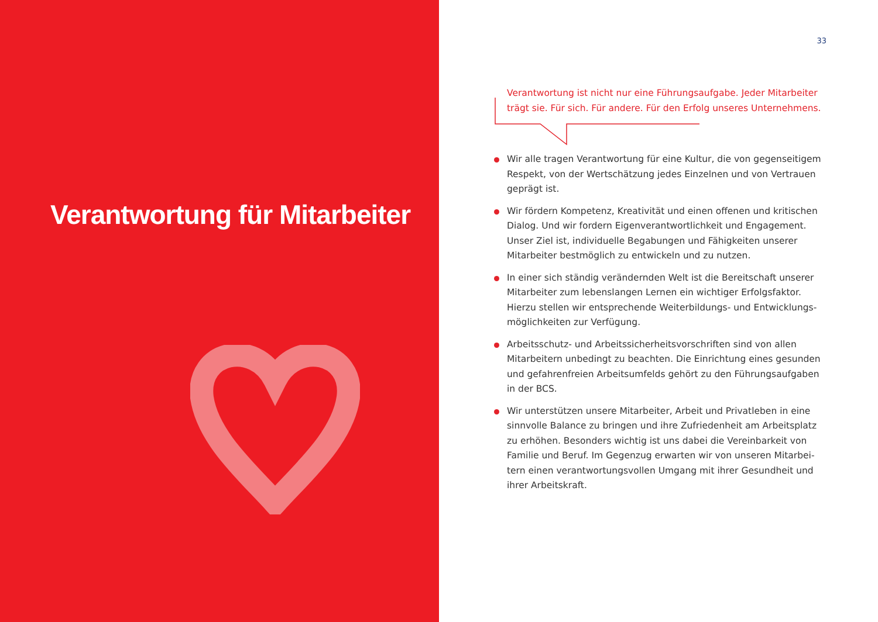Verantwortung für Mitarbeiter
33
Verantwortung ist nicht nur eine Führungsaufgabe. Jeder Mitarbeiter trägt sie. Für sich. Für andere. Für den Erfolg unseres Unternehmens.
Wir alle tragen Verantwortung für eine Kultur, die von gegenseitigem Respekt, von der Wertschätzung jedes Einzelnen und von Vertrauen geprägt ist.
Wir fördern Kompetenz, Kreativität und einen offenen und kritischen Dialog. Und wir fordern Eigenverantwortlichkeit und Engagement. Unser Ziel ist, individuelle Begabungen und Fähigkeiten unserer Mitar­beiter bestmöglich zu entwickeln und zu nutzen.
In einer sich ständig verändernden Welt ist die Bereitschaft unserer Mitarbeiter zum lebenslangen Lernen ein wichtiger Erfolgsfaktor. Hierzu stellen wir entsprechende Weiterbildungs- und Entwicklungs­möglichkeiten zur Verfügung.
Arbeitsschutz- und Arbeitssicherheitsvorschriften sind von allen Mitar­beitern unbedingt zu beachten. Die Einrichtung eines gesunden und gefahrenfreien Arbeitsumfelds gehört zu den Führungsaufgaben in der BCS.
Wir unterstützen unsere Mitarbeiter, Arbeit und Privatleben in eine sinnvolle Balance zu bringen und ihre Zufriedenheit am Arbeitsplatz zu erhöhen. Besonders wichtig ist uns dabei die Vereinbarkeit von Familie und Beruf. Im Gegenzug erwarten wir von unseren Mitarbei­tern einen verantwortungsvollen Umgang mit ihrer Gesundheit und ihrer Arbeitskraft.